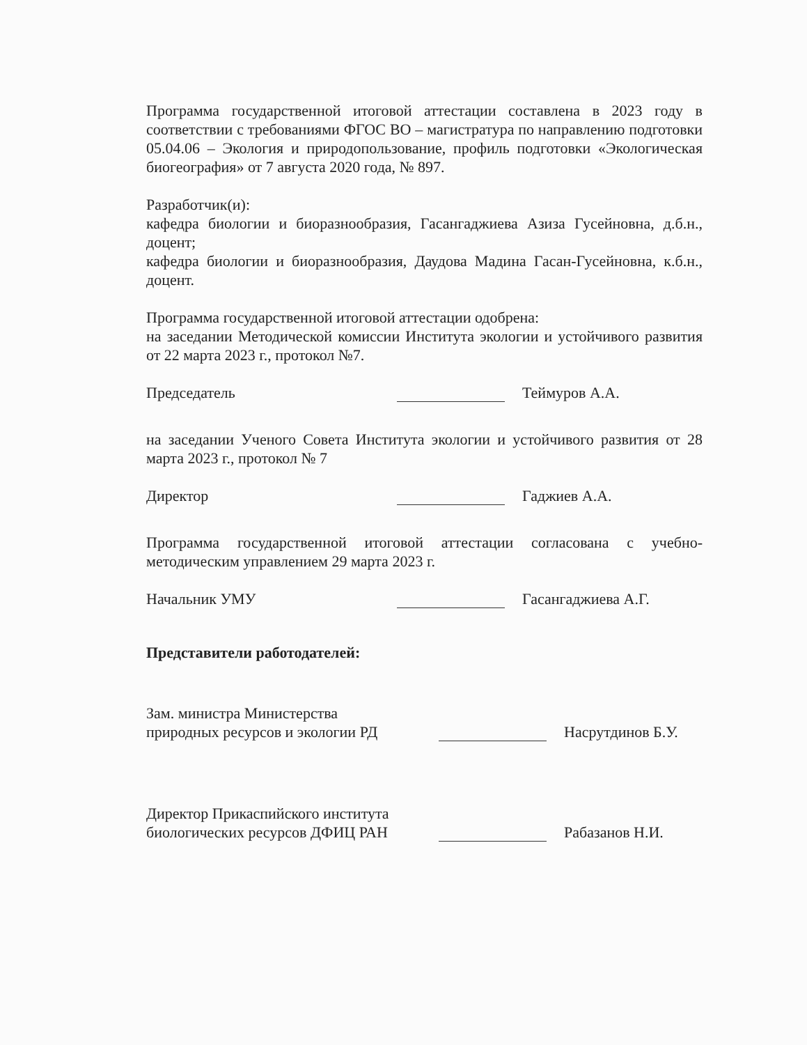Программа государственной итоговой аттестации составлена в 2023 году в соответствии с требованиями ФГОС ВО – магистратура по направлению подготовки 05.04.06 – Экология и природопользование, профиль подготовки «Экологическая биогеография» от 7 августа 2020 года, № 897.
Разработчик(и):
кафедра биологии и биоразнообразия, Гасангаджиева Азиза Гусейновна, д.б.н., доцент;
кафедра биологии и биоразнообразия, Даудова Мадина Гасан-Гусейновна, к.б.н., доцент.
Программа государственной итоговой аттестации одобрена:
на заседании Методической комиссии Института экологии и устойчивого развития от 22 марта 2023 г., протокол №7.
Председатель
Теймуров А.А.
на заседании Ученого Совета Института экологии и устойчивого развития от 28 марта 2023 г., протокол № 7
Директор
Гаджиев А.А.
Программа государственной итоговой аттестации согласована с учебно-методическим управлением 29 марта 2023 г.
Начальник УМУ
Гасангаджиева А.Г.
Представители работодателей:
Зам. министра Министерства
природных ресурсов и экологии РД
Насрутдинов Б.У.
Директор Прикаспийского института
биологических ресурсов ДФИЦ РАН
Рабазанов Н.И.